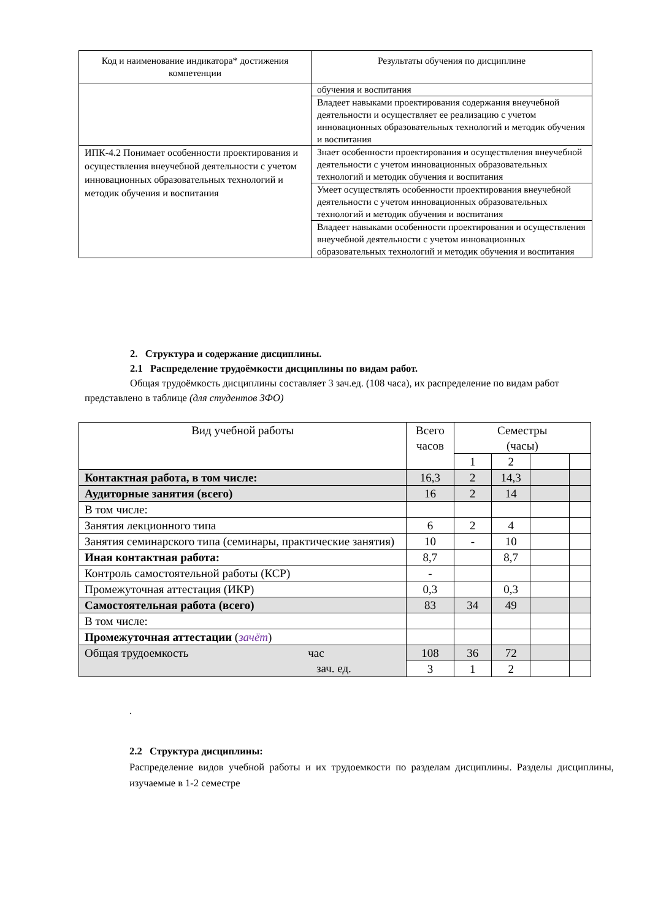| Код и наименование индикатора* достижения компетенции | Результаты обучения по дисциплине |
| --- | --- |
| | обучения и воспитания |
| | Владеет навыками проектирования содержания внеучебной деятельности и осуществляет ее реализацию с учетом инновационных образовательных технологий и методик обучения и воспитания |
| ИПК-4.2 Понимает особенности проектирования и осуществления внеучебной деятельности с учетом инновационных образовательных технологий и методик обучения и воспитания | Знает особенности проектирования и осуществления внеучебной деятельности с учетом инновационных образовательных технологий и методик обучения и воспитания |
| | Умеет осуществлять особенности проектирования внеучебной деятельности с учетом инновационных образовательных технологий и методик обучения и воспитания |
| | Владеет навыками особенности проектирования и осуществления внеучебной деятельности с учетом инновационных образовательных технологий и методик обучения и воспитания |
2. Структура и содержание дисциплины.
2.1 Распределение трудоёмкости дисциплины по видам работ.
Общая трудоёмкость дисциплины составляет 3 зач.ед. (108 часа), их распределение по видам работ представлено в таблице (для студентов ЗФО)
| Вид учебной работы | Всего часов | Семестры (часы) | | | |
| --- | --- | --- | --- | --- | --- |
| | | 1 | 2 | | |
| Контактная работа, в том числе: | 16,3 | 2 | 14,3 | | |
| Аудиторные занятия (всего) | 16 | 2 | 14 | | |
| В том числе: | | | | | |
| Занятия лекционного типа | 6 | 2 | 4 | | |
| Занятия семинарского типа (семинары, практические занятия) | 10 | - | 10 | | |
| Иная контактная работа: | 8,7 | | 8,7 | | |
| Контроль самостоятельной работы (КСР) | - | | | | |
| Промежуточная аттестация (ИКР) | 0,3 | | 0,3 | | |
| Самостоятельная работа (всего) | 83 | 34 | 49 | | |
| В том числе: | | | | | |
| Промежуточная аттестации ( зачёт ) | | | | | |
| Общая трудоемкость час зач. ед. | 108 | 36 | 72 | | |
| | 3 | 1 | 2 | | |
.
2.2 Структура дисциплины:
Распределение видов учебной работы и их трудоемкости по разделам дисциплины. Разделы дисциплины, изучаемые в 1-2 семестре